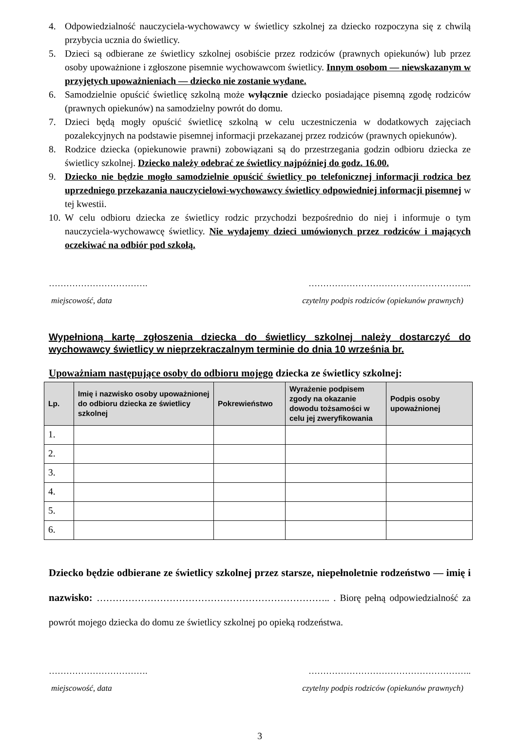4. Odpowiedzialność nauczyciela-wychowawcy w świetlicy szkolnej za dziecko rozpoczyna się z chwilą przybycia ucznia do świetlicy.
5. Dzieci są odbierane ze świetlicy szkolnej osobiście przez rodziców (prawnych opiekunów) lub przez osoby upoważnione i zgłoszone pisemnie wychowawcom świetlicy. Innym osobom — niewskazanym w przyjętych upoważnieniach — dziecko nie zostanie wydane.
6. Samodzielnie opuścić świetlicę szkolną może wyłącznie dziecko posiadające pisemną zgodę rodziców (prawnych opiekunów) na samodzielny powrót do domu.
7. Dzieci będą mogły opuścić świetlicę szkolną w celu uczestniczenia w dodatkowych zajęciach pozalekcyjnych na podstawie pisemnej informacji przekazanej przez rodziców (prawnych opiekunów).
8. Rodzice dziecka (opiekunowie prawni) zobowiązani są do przestrzegania godzin odbioru dziecka ze świetlicy szkolnej. Dziecko należy odebrać ze świetlicy najpóźniej do godz. 16.00.
9. Dziecko nie będzie mogło samodzielnie opuścić świetlicy po telefonicznej informacji rodzica bez uprzedniego przekazania nauczycielowi-wychowawcy świetlicy odpowiedniej informacji pisemnej w tej kwestii.
10. W celu odbioru dziecka ze świetlicy rodzic przychodzi bezpośrednio do niej i informuje o tym nauczyciela-wychowawcę świetlicy. Nie wydajemy dzieci umówionych przez rodziców i mających oczekiwać na odbiór pod szkołą.
……………………………. ………………………………………………..
miejscowość, data czytelny podpis rodziców (opiekunów prawnych)
Wypełnioną kartę zgłoszenia dziecka do świetlicy szkolnej należy dostarczyć do wychowawcy świetlicy w nieprzekraczalnym terminie do dnia 10 września br.
Upoważniam następujące osoby do odbioru mojego dziecka ze świetlicy szkolnej:
| Lp. | Imię i nazwisko osoby upoważnionej do odbioru dziecka ze świetlicy szkolnej | Pokrewieństwo | Wyrażenie podpisem zgody na okazanie dowodu tożsamości w celu jej zweryfikowania | Podpis osoby upoważnionej |
| --- | --- | --- | --- | --- |
| 1. | | | | |
| 2. | | | | |
| 3. | | | | |
| 4. | | | | |
| 5. | | | | |
| 6. | | | | |
Dziecko będzie odbierane ze świetlicy szkolnej przez starsze, niepełnoletnie rodzeństwo — imię i nazwisko: ……………………………………………………………….. . Biorę pełną odpowiedzialność za powrót mojego dziecka do domu ze świetlicy szkolnej po opieką rodzeństwa.
……………………………. ………………………………………………..
miejscowość, data czytelny podpis rodziców (opiekunów prawnych)
3